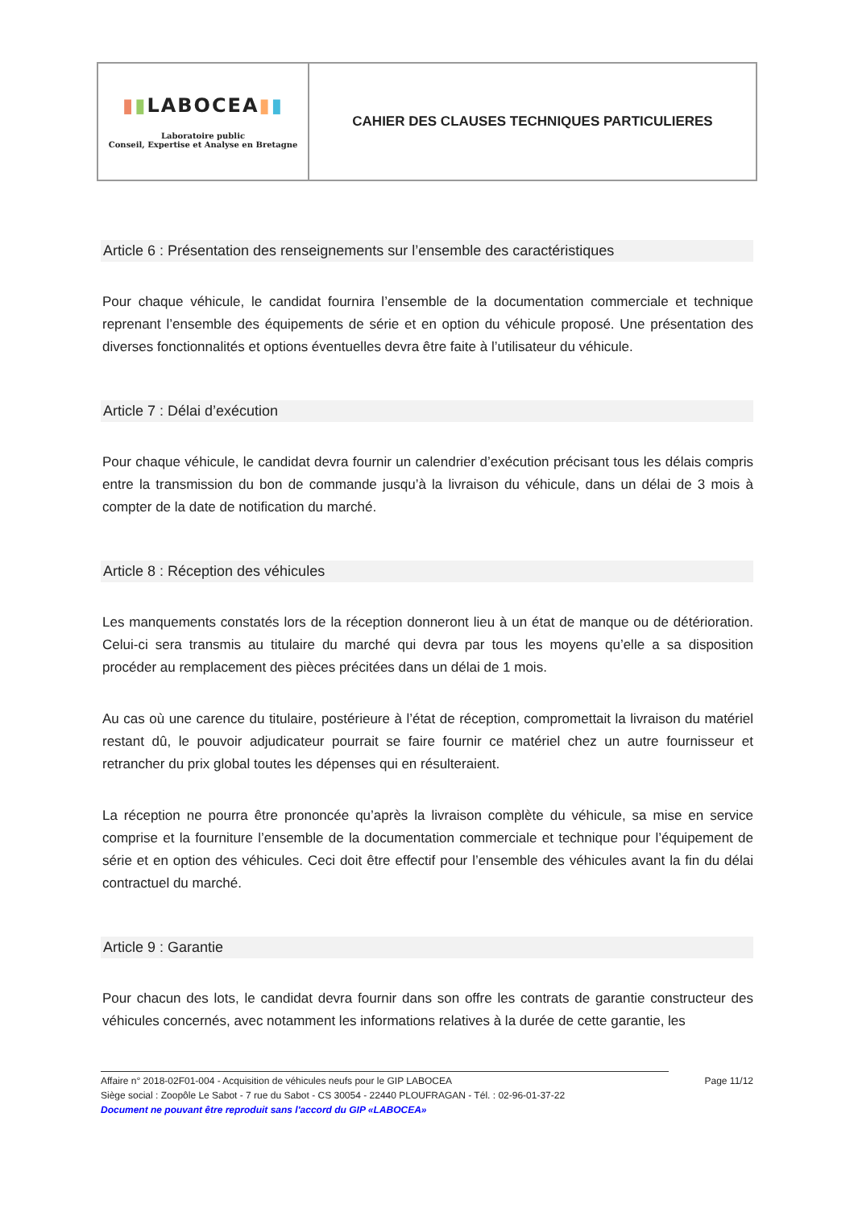| ▮ ▮ LABOCEA ▮ ▮ Laboratoire public Conseil, Expertise et Analyse en Bretagne | CAHIER DES CLAUSES TECHNIQUES PARTICULIERES |
Article 6 : Présentation des renseignements sur l’ensemble des caractéristiques
Pour chaque véhicule, le candidat fournira l’ensemble de la documentation commerciale et technique reprenant l’ensemble des équipements de série et en option du véhicule proposé. Une présentation des diverses fonctionnalités et options éventuelles devra être faite à l’utilisateur du véhicule.
Article 7 : Délai d’exécution
Pour chaque véhicule, le candidat devra fournir un calendrier d’exécution précisant tous les délais compris entre la transmission du bon de commande jusqu’à la livraison du véhicule, dans un délai de 3 mois à compter de la date de notification du marché.
Article 8 : Réception des véhicules
Les manquements constatés lors de la réception donneront lieu à un état de manque ou de détérioration. Celui-ci sera transmis au titulaire du marché qui devra par tous les moyens qu’elle a sa disposition procéder au remplacement des pièces précitées dans un délai de 1 mois.
Au cas où une carence du titulaire, postérieure à l’état de réception, compromettait la livraison du matériel restant dû, le pouvoir adjudicateur pourrait se faire fournir ce matériel chez un autre fournisseur et retrancher du prix global toutes les dépenses qui en résulteraient.
La réception ne pourra être prononcée qu’après la livraison complète du véhicule, sa mise en service comprise et la fourniture l’ensemble de la documentation commerciale et technique pour l’équipement de série et en option des véhicules. Ceci doit être effectif pour l’ensemble des véhicules avant la fin du délai contractuel du marché.
Article 9 : Garantie
Pour chacun des lots, le candidat devra fournir dans son offre les contrats de garantie constructeur des véhicules concernés, avec notamment les informations relatives à la durée de cette garantie, les
Affaire n° 2018-02F01-004 - Acquisition de véhicules neufs pour le GIP LABOCEA Page 11/12
Siège social : Zoopôle Le Sabot - 7 rue du Sabot - CS 30054 - 22440 PLOUFRAGAN - Tél. : 02-96-01-37-22
Document ne pouvant être reproduit sans l'accord du GIP «LABOCEA»